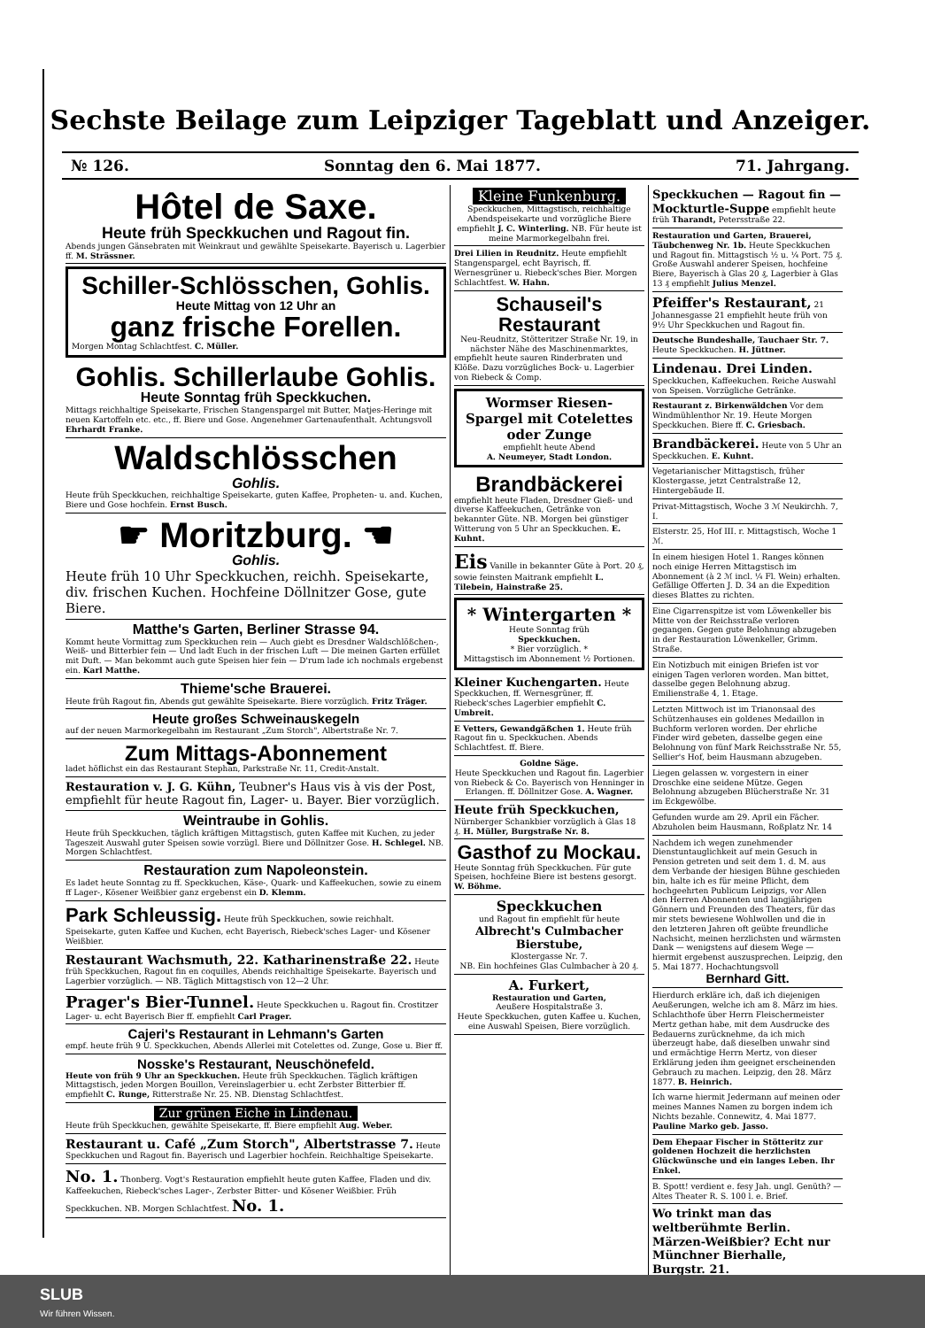Sechste Beilage zum Leipziger Tageblatt und Anzeiger.
№ 126. Sonntag den 6. Mai 1877. 71. Jahrgang.
Hôtel de Saxe.
Heute früh Speckkuchen und Ragout fin.
Abends jungen Gänsebraten mit Weinkraut und gewählte Speisekarte. Bayerisch u. Lagerbier ff. M. Strässner.
Schiller-Schlösschen, Gohlis.
Heute Mittag von 12 Uhr an
ganz frische Forellen.
Morgen Montag Schlachtfest. C. Müller.
Gohlis. Schillerlaube Gohlis.
Heute Sonntag früh Speckkuchen.
Mittags reichhaltige Speisekarte, Frischen Stangenspargel mit Butter, Matjes-Heringe mit neuen Kartoffeln etc. etc., ff. Biere und Gose. Angenehmer Gartenaufenthalt. Achtungsvoll Ehrhardt Franke.
Waldschlösschen
Gohlis.
Heute früh Speckkuchen, reichhaltige Speisekarte, guten Kaffee, Propheten- u. and. Kuchen, Biere und Gose hochfein. Ernst Busch.
☛ Moritzburg. ☚
Gohlis.
Heute früh 10 Uhr Speckkuchen, reichh. Speisekarte, div. frischen Kuchen. Hochfeine Döllnitzer Gose, gute Biere.
Matthe's Garten, Berliner Strasse 94.
Kommt heute Vormittag zum Speckkuchen rein — Auch giebt es Dresdner Waldschlößchen-, Weiß- und Bitterbier fein — Und ladt Euch in der frischen Luft — Die meinen Garten erfüllet mit Duft. — Man bekommt auch gute Speisen hier fein — D'rum lade ich nochmals ergebenst ein. Karl Matthe.
Thieme'sche Brauerei.
Heute früh Ragout fin, Abends gut gewählte Speisekarte. Biere vorzüglich. Fritz Träger.
Heute großes Schweinauskegeln
auf der neuen Marmorkegelbahn im Restaurant „Zum Storch", Albertstraße Nr. 7.
Zum Mittags-Abonnement
ladet höflichst ein das Restaurant Stephan, Parkstraße Nr. 11, Credit-Anstalt.
Restauration v. J. G. Kühn, Teubner's Haus vis à vis der Post, empfiehlt für heute Ragout fin, Lager- u. Bayer. Bier vorzüglich.
Weintraube in Gohlis.
Heute früh Speckkuchen, täglich kräftigen Mittagstisch, guten Kaffee mit Kuchen, zu jeder Tageszeit Auswahl guter Speisen sowie vorzügl. Biere und Döllnitzer Gose. H. Schlegel. NB. Morgen Schlachtfest.
Restauration zum Napoleonstein.
Es ladet heute Sonntag zu ff. Speckkuchen, Käse-, Quark- und Kaffeekuchen, sowie zu einem ff Lager-, Kösener Weißbier ganz ergebenst ein D. Klemm.
Park Schleussig. Heute früh Speckkuchen, sowie reichhalt. Speisekarte, guten Kaffee und Kuchen, echt Bayerisch, Riebeck'sches Lager- und Kösener Weißbier.
Restaurant Wachsmuth, 22. Katharinenstraße 22. Heute früh Speckkuchen, Ragout fin en coquilles, Abends reichhaltige Speisekarte. Bayerisch und Lagerbier vorzüglich. — NB. Täglich Mittagstisch von 12—2 Uhr.
Prager's Bier-Tunnel. Heute Speckkuchen u. Ragout fin. Crostitzer Lager- u. echt Bayerisch Bier ff. empfiehlt Carl Prager.
Cajeri's Restaurant in Lehmann's Garten
empf. heute früh 9 U. Speckkuchen, Abends Allerlei mit Cotelettes od. Zunge, Gose u. Bier ff.
Nosske's Restaurant, Neuschönefeld.
Heute von früh 9 Uhr an Speckkuchen. Heute früh Speckkuchen. Täglich kräftigen Mittagstisch, jeden Morgen Bouillon, Vereinslagerbier u. echt Zerbster Bitterbier ff. empfiehlt C. Runge, Ritterstraße Nr. 25. NB. Dienstag Schlachtfest.
Zur grünen Eiche in Lindenau.
Heute früh Speckkuchen, gewählte Speisekarte, ff. Biere empfiehlt Aug. Weber.
Restaurant u. Café „Zum Storch", Albertstrasse 7. Heute Speckkuchen und Ragout fin. Bayerisch und Lagerbier hochfein. Reichhaltige Speisekarte.
No. 1. Thonberg. Vogt's Restauration empfiehlt heute guten Kaffee, Fladen und div. Kaffeekuchen, Riebeck'sches Lager-, Zerbster Bitter- und Kösener Weißbier. Früh Speckkuchen. NB. Morgen Schlachtfest. No. 1.
Kleine Funkenburg.
Speckkuchen, Mittagstisch, reichhaltige Abendspeisekarte und vorzügliche Biere empfiehlt J. C. Winterling. NB. Für heute ist meine Marmorkegelbahn frei.
Drei Lilien in Reudnitz. Heute empfiehlt Stangenspargel, echt Bayrisch, ff. Wernesgrüner u. Riebeck'sches Bier. Morgen Schlachtfest. W. Hahn.
Schauseil's Restaurant
Neu-Reudnitz, Stötteritzer Straße Nr. 19, in nächster Nähe des Maschinenmarktes,
empfiehlt heute sauren Rinderbraten und Klöße. Dazu vorzügliches Bock- u. Lagerbier von Riebeck & Comp.
Wormser Riesen-Spargel mit Cotelettes oder Zunge
empfiehlt heute Abend
A. Neumeyer, Stadt London.
Brandbäckerei
empfiehlt heute Fladen, Dresdner Gieß- und diverse Kaffeekuchen, Getränke von bekannter Güte. NB. Morgen bei günstiger Witterung von 5 Uhr an Speckkuchen. E. Kuhnt.
Eis Vanille in bekannter Güte à Port. 20 ₰, sowie feinsten Maitrank empfiehlt L. Tilebein, Hainstraße 25.
* Wintergarten *
Heute Sonntag früh
Speckkuchen.
* Bier vorzüglich. *
Mittagstisch im Abonnement ½ Portionen.
Kleiner Kuchengarten. Heute Speckkuchen, ff. Wernesgrüner, ff. Riebeck'sches Lagerbier empfiehlt C. Umbreit.
E Vetters, Gewandgäßchen 1. Heute früh Ragout fin u. Speckkuchen. Abends Schlachtfest. ff. Biere.
Goldne Säge.
Heute Speckkuchen und Ragout fin. Lagerbier von Riebeck & Co. Bayerisch von Henninger in Erlangen. ff. Döllnitzer Gose. A. Wagner.
Heute früh Speckkuchen, Nürnberger Schankbier vorzüglich à Glas 18 ₰. H. Müller, Burgstraße Nr. 8.
Gasthof zu Mockau.
Heute Sonntag früh Speckkuchen. Für gute Speisen, hochfeine Biere ist bestens gesorgt. W. Böhme.
Speckkuchen
und Ragout fin empfiehlt für heute
Albrecht's Culmbacher Bierstube,
Klostergasse Nr. 7.
NB. Ein hochfeines Glas Culmbacher à 20 ₰.
A. Furkert,
Restauration und Garten,
Aeußere Hospitalstraße 3.
Heute Speckkuchen, guten Kaffee u. Kuchen, eine Auswahl Speisen, Biere vorzüglich.
Speckkuchen — Ragout fin — Mockturtle-Suppe empfiehlt heute früh Tharandt, Petersstraße 22.
Restauration und Garten, Brauerei, Täubchenweg Nr. 1b. Heute Speckkuchen und Ragout fin. Mittagstisch ½ u. ¼ Port. 75 ₰. Große Auswahl anderer Speisen, hochfeine Biere, Bayerisch à Glas 20 ₰, Lagerbier à Glas 13 ₰ empfiehlt Julius Menzel.
Pfeiffer's Restaurant, 21 Johannesgasse 21 empfiehlt heute früh von 9½ Uhr Speckkuchen und Ragout fin.
Deutsche Bundeshalle, Tauchaer Str. 7. Heute Speckkuchen. H. Jüttner.
Lindenau. Drei Linden. Speckkuchen, Kaffeekuchen. Reiche Auswahl von Speisen. Vorzügliche Getränke.
Restaurant z. Birkenwäldchen Vor dem Windmühlenthor Nr. 19. Heute Morgen Speckkuchen. Biere ff. C. Griesbach.
Brandbäckerei. Heute von 5 Uhr an Speckkuchen. E. Kuhnt.
Vegetarianischer Mittagstisch, früher Klostergasse, jetzt Centralstraße 12, Hintergebäude II.
Privat-Mittagstisch, Woche 3 ℳ Neukirchh. 7, I.
Elsterstr. 25, Hof III. r. Mittagstisch, Woche 1 ℳ.
In einem hiesigen Hotel 1. Ranges können noch einige Herren Mittagstisch im Abonnement (à 2 ℳ incl. ¼ Fl. Wein) erhalten. Gefällige Offerten J. D. 34 an die Expedition dieses Blattes zu richten.
Eine Cigarrenspitze ist vom Löwenkeller bis Mitte von der Reichsstraße verloren gegangen. Gegen gute Belohnung abzugeben in der Restauration Löwenkeller, Grimm. Straße.
Ein Notizbuch mit einigen Briefen ist vor einigen Tagen verloren worden. Man bittet, dasselbe gegen Belohnung abzug. Emilienstraße 4, 1. Etage.
Letzten Mittwoch ist im Trianonsaal des Schützenhauses ein goldenes Medaillon in Buchform verloren worden. Der ehrliche Finder wird gebeten, dasselbe gegen eine Belohnung von fünf Mark Reichsstraße Nr. 55, Sellier's Hof, beim Hausmann abzugeben.
Liegen gelassen w. vorgestern in einer Droschke eine seidene Mütze. Gegen Belohnung abzugeben Blücherstraße Nr. 31 im Eckgewölbe.
Gefunden wurde am 29. April ein Fächer. Abzuholen beim Hausmann, Roßplatz Nr. 14
Nachdem ich wegen zunehmender Dienstuntauglichkeit auf mein Gesuch in Pension getreten und seit dem 1. d. M. aus dem Verbande der hiesigen Bühne geschieden bin, halte ich es für meine Pflicht, dem hochgeehrten Publicum Leipzigs, vor Allen den Herren Abonnenten und langjährigen Gönnern und Freunden des Theaters, für das mir stets bewiesene Wohlwollen und die in den letzteren Jahren oft geübte freundliche Nachsicht, meinen herzlichsten und wärmsten Dank — wenigstens auf diesem Wege — hiermit ergebenst auszusprechen. Leipzig, den 5. Mai 1877. Hochachtungsvoll
Bernhard Gitt.
Hierdurch erkläre ich, daß ich diejenigen Aeußerungen, welche ich am 8. März im hies. Schlachthofe über Herrn Fleischermeister Mertz gethan habe, mit dem Ausdrucke des Bedauerns zurücknehme, da ich mich überzeugt habe, daß dieselben unwahr sind und ermächtige Herrn Mertz, von dieser Erklärung jeden ihm geeignet erscheinenden Gebrauch zu machen. Leipzig, den 28. März 1877. B. Heinrich.
Ich warne hiermit Jedermann auf meinen oder meines Mannes Namen zu borgen indem ich Nichts bezahle. Connewitz, 4. Mai 1877. Pauline Marko geb. Jasso.
Dem Ehepaar Fischer in Stötteritz zur goldenen Hochzeit die herzlichsten Glückwünsche und ein langes Leben. Ihr Enkel.
B. Spott! verdient e. fesy Jah. ungl. Genüth? — Altes Theater R. S. 100 l. e. Brief.
Wo trinkt man das weltberühmte Berlin. Märzen-Weißbier? Echt nur Münchner Bierhalle, Burgstr. 21.
SLUB
Wir führen Wissen.